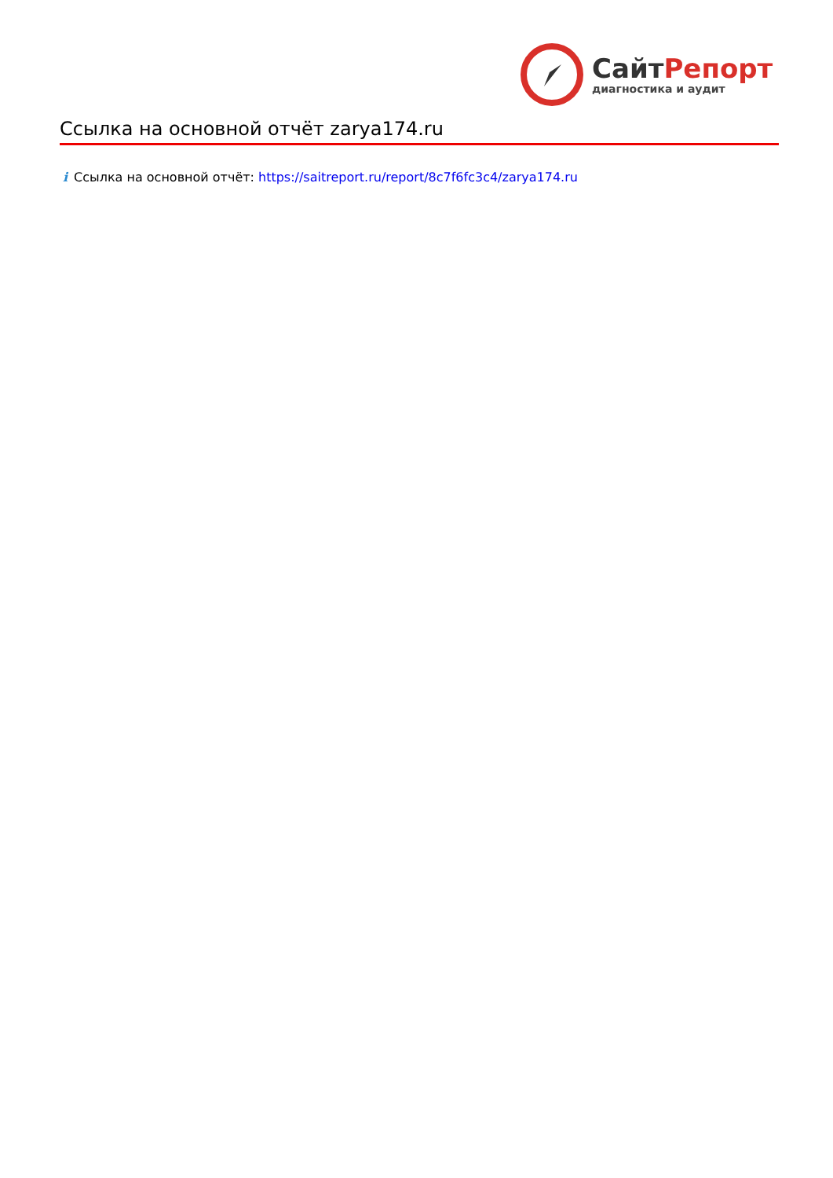СайтРепорт
диагностика и аудит
Ссылка на основной отчёт zarya174.ru
i Ссылка на основной отчёт: https://saitreport.ru/report/8c7f6fc3c4/zarya174.ru